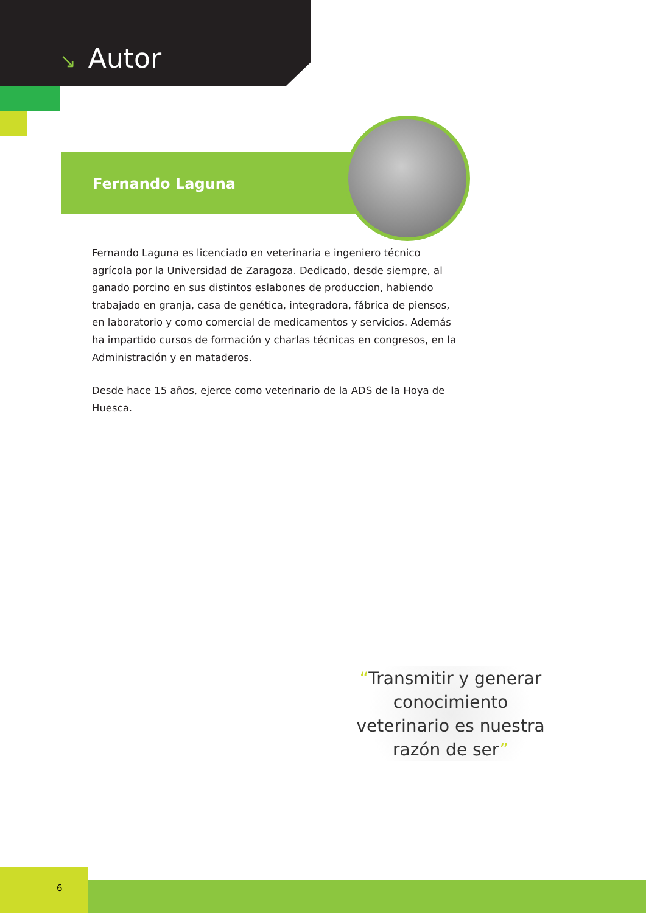↘ Autor
Fernando Laguna
Fernando Laguna es licenciado en veterinaria e ingeniero técnico agrícola por la Universidad de Zaragoza. Dedicado, desde siempre, al ganado porcino en sus distintos eslabones de produccion, habiendo trabajado en granja, casa de genética, integradora, fábrica de piensos, en laboratorio y como comercial de medicamentos y servicios. Además ha impartido cursos de formación y charlas técnicas en congresos, en la Administración y en mataderos.
Desde hace 15 años, ejerce como veterinario de la ADS de la Hoya de Huesca.
“Transmitir y generar conocimiento veterinario es nuestra razón de ser”
6